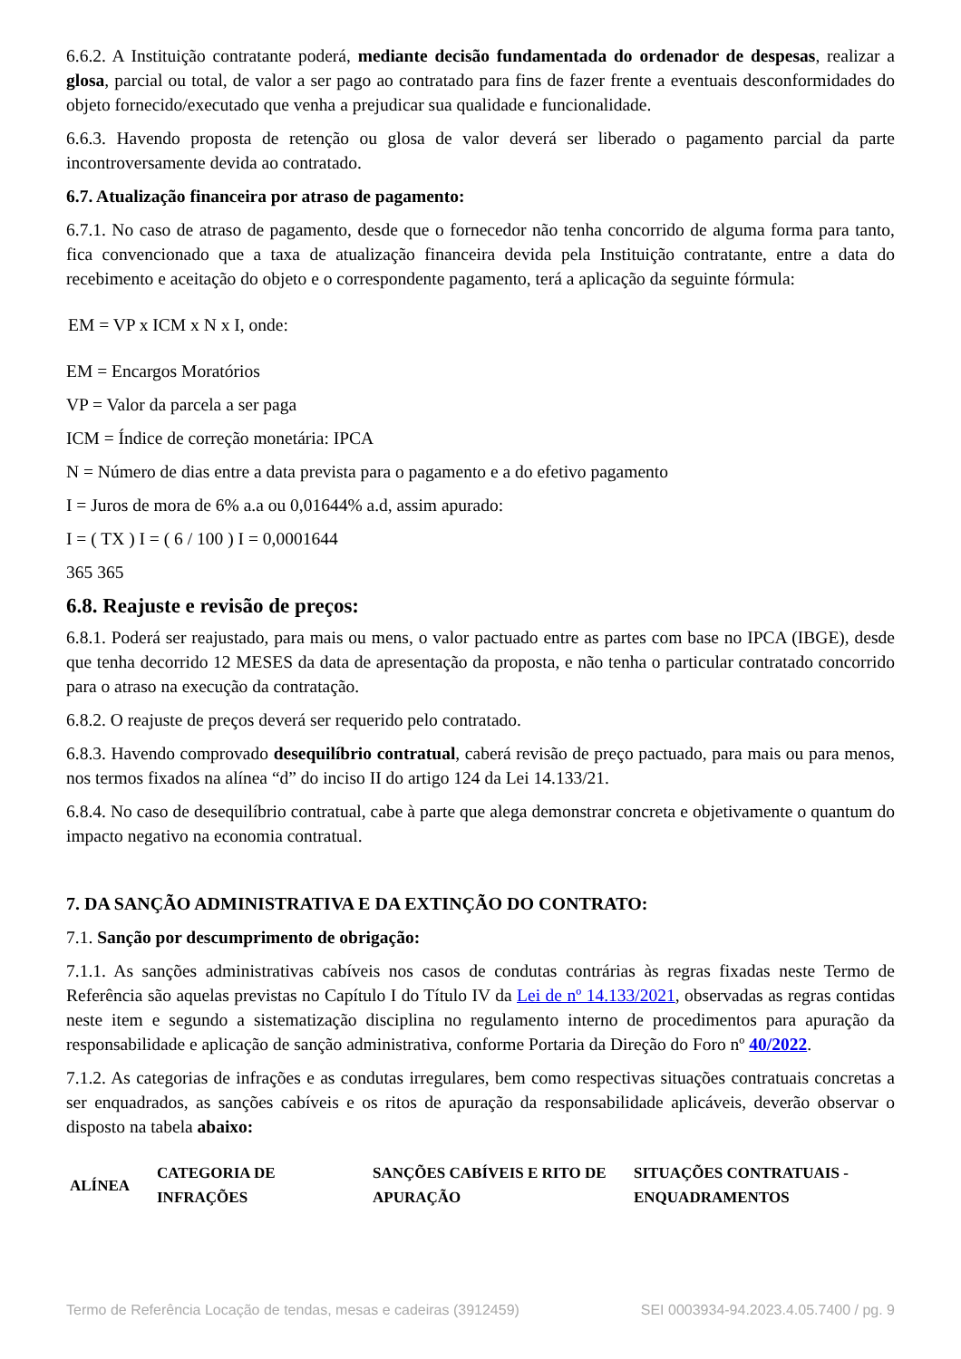6.6.2. A Instituição contratante poderá, mediante decisão fundamentada do ordenador de despesas, realizar a glosa, parcial ou total, de valor a ser pago ao contratado para fins de fazer frente a eventuais desconformidades do objeto fornecido/executado que venha a prejudicar sua qualidade e funcionalidade.
6.6.3. Havendo proposta de retenção ou glosa de valor deverá ser liberado o pagamento parcial da parte incontroversamente devida ao contratado.
6.7. Atualização financeira por atraso de pagamento:
6.7.1. No caso de atraso de pagamento, desde que o fornecedor não tenha concorrido de alguma forma para tanto, fica convencionado que a taxa de atualização financeira devida pela Instituição contratante, entre a data do recebimento e aceitação do objeto e o correspondente pagamento, terá a aplicação da seguinte fórmula:
EM = VP x ICM x N x I, onde:
EM = Encargos Moratórios
VP = Valor da parcela a ser paga
ICM = Índice de correção monetária: IPCA
N = Número de dias entre a data prevista para o pagamento e a do efetivo pagamento
I = Juros de mora de 6% a.a ou 0,01644% a.d, assim apurado:
I = ( TX ) I = ( 6 / 100 ) I = 0,0001644
365 365
6.8. Reajuste e revisão de preços:
6.8.1. Poderá ser reajustado, para mais ou mens, o valor pactuado entre as partes com base no IPCA (IBGE), desde que tenha decorrido 12 MESES da data de apresentação da proposta, e não tenha o particular contratado concorrido para o atraso na execução da contratação.
6.8.2. O reajuste de preços deverá ser requerido pelo contratado.
6.8.3. Havendo comprovado desequilíbrio contratual, caberá revisão de preço pactuado, para mais ou para menos, nos termos fixados na alínea “d” do inciso II do artigo 124 da Lei 14.133/21.
6.8.4. No caso de desequilíbrio contratual, cabe à parte que alega demonstrar concreta e objetivamente o quantum do impacto negativo na economia contratual.
7. DA SANÇÃO ADMINISTRATIVA E DA EXTINÇÃO DO CONTRATO:
7.1. Sanção por descumprimento de obrigação:
7.1.1. As sanções administrativas cabíveis nos casos de condutas contrárias às regras fixadas neste Termo de Referência são aquelas previstas no Capítulo I do Título IV da Lei de nº 14.133/2021, observadas as regras contidas neste item e segundo a sistematização disciplina no regulamento interno de procedimentos para apuração da responsabilidade e aplicação de sanção administrativa, conforme Portaria da Direção do Foro nº 40/2022.
7.1.2. As categorias de infrações e as condutas irregulares, bem como respectivas situações contratuais concretas a ser enquadrados, as sanções cabíveis e os ritos de apuração da responsabilidade aplicáveis, deverão observar o disposto na tabela abaixo:
| ALÍNEA | CATEGORIA DE INFRAÇÕES | SANÇÕES CABÍVEIS E RITO DE APURAÇÃO | SITUAÇÕES CONTRATUAIS - ENQUADRAMENTOS |
| --- | --- | --- | --- |
Termo de Referência Locação de tendas, mesas e cadeiras (3912459) SEI 0003934-94.2023.4.05.7400 / pg. 9